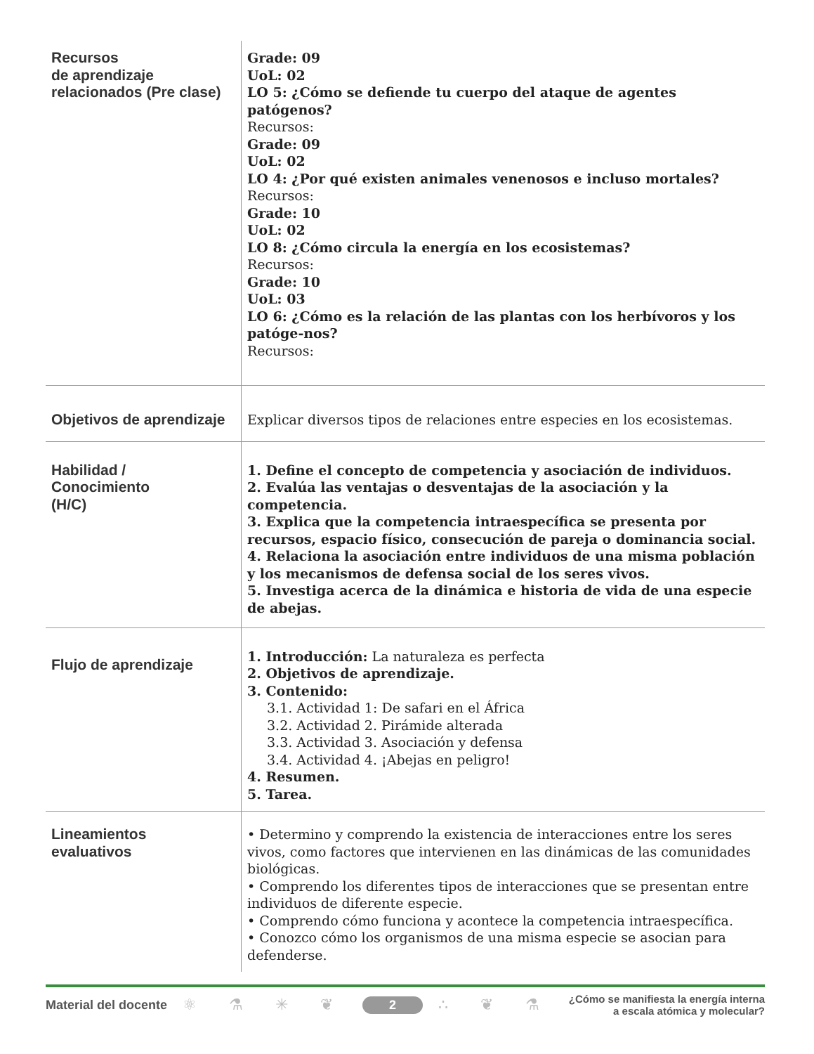| Recursos de aprendizaje relacionados (Pre clase) | Grade: 09 UoL: 02 LO 5: ¿Cómo se defiende tu cuerpo del ataque de agentes patógenos? Recursos: Grade: 09 UoL: 02 LO 4: ¿Por qué existen animales venenosos e incluso mortales? Recursos: Grade: 10 UoL: 02 LO 8: ¿Cómo circula la energía en los ecosistemas? Recursos: Grade: 10 UoL: 03 LO 6: ¿Cómo es la relación de las plantas con los herbívoros y los patóge-nos? Recursos: |
| Objetivos de aprendizaje | Explicar diversos tipos de relaciones entre especies en los ecosistemas. |
| Habilidad / Conocimiento (H/C) | 1. Define el concepto de competencia y asociación de individuos. 2. Evalúa las ventajas o desventajas de la asociación y la competencia. 3. Explica que la competencia intraespecífica se presenta por recursos, espacio físico, consecución de pareja o dominancia social. 4. Relaciona la asociación entre individuos de una misma población y los mecanismos de defensa social de los seres vivos. 5. Investiga acerca de la dinámica e historia de vida de una especie de abejas. |
| Flujo de aprendizaje | 1. Introducción: La naturaleza es perfecta 2. Objetivos de aprendizaje. 3. Contenido: 3.1. Actividad 1: De safari en el África 3.2. Actividad 2. Pirámide alterada 3.3. Actividad 3. Asociación y defensa 3.4. Actividad 4. ¡Abejas en peligro! 4. Resumen. 5. Tarea. |
| Lineamientos evaluativos | • Determino y comprendo la existencia de interacciones entre los seres vivos, como factores que intervienen en las dinámicas de las comunidades biológicas. • Comprendo los diferentes tipos de interacciones que se presentan entre individuos de diferente especie. • Comprendo cómo funciona y acontece la competencia intraespecífica. • Conozco cómo los organismos de una misma especie se asocian para defenderse. |
Material del docente ⚛ ⚗ ✳ ❦ 2 ∴ ❦ ⚗ ¿Cómo se manifiesta la energía interna
a escala atómica y molecular?